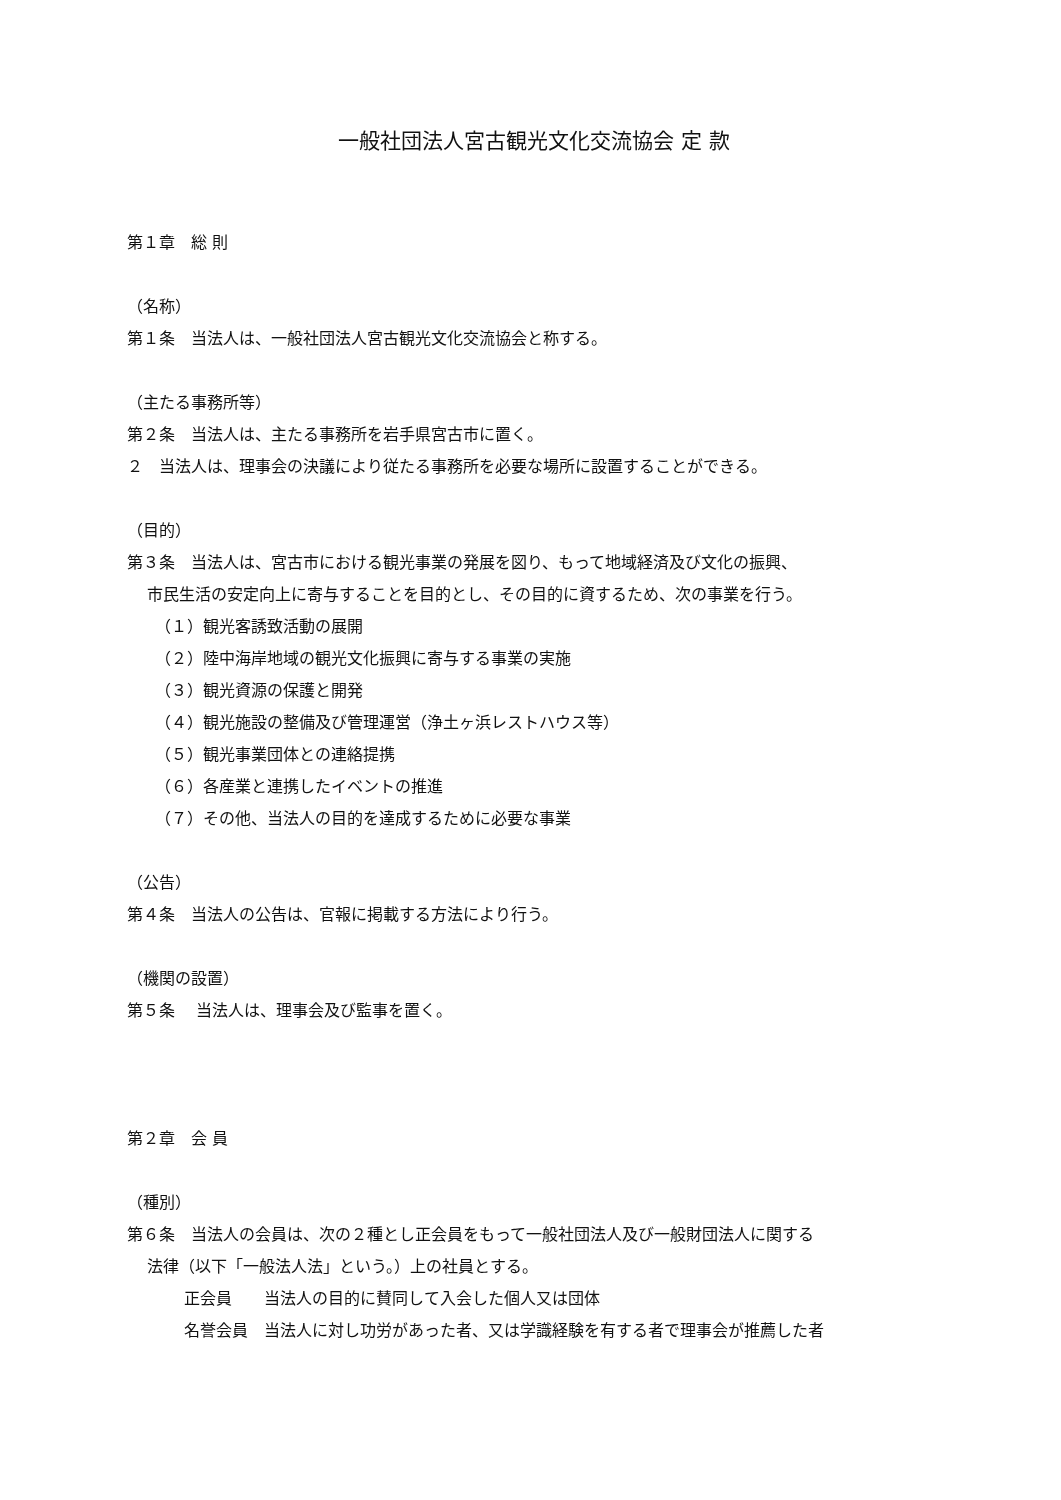一般社団法人宮古観光文化交流協会 定 款
第１章　総 則
（名称）
第１条　当法人は、一般社団法人宮古観光文化交流協会と称する。
（主たる事務所等）
第２条　当法人は、主たる事務所を岩手県宮古市に置く。
２　当法人は、理事会の決議により従たる事務所を必要な場所に設置することができる。
（目的）
第３条　当法人は、宮古市における観光事業の発展を図り、もって地域経済及び文化の振興、
市民生活の安定向上に寄与することを目的とし、その目的に資するため、次の事業を行う。
（１）観光客誘致活動の展開
（２）陸中海岸地域の観光文化振興に寄与する事業の実施
（３）観光資源の保護と開発
（４）観光施設の整備及び管理運営（浄土ヶ浜レストハウス等）
（５）観光事業団体との連絡提携
（６）各産業と連携したイベントの推進
（７）その他、当法人の目的を達成するために必要な事業
（公告）
第４条　当法人の公告は、官報に掲載する方法により行う。
（機関の設置）
第５条　 当法人は、理事会及び監事を置く。
第２章　会 員
（種別）
第６条　当法人の会員は、次の２種とし正会員をもって一般社団法人及び一般財団法人に関する
法律（以下「一般法人法」という。）上の社員とする。
正会員　　当法人の目的に賛同して入会した個人又は団体
名誉会員　当法人に対し功労があった者、又は学識経験を有する者で理事会が推薦した者